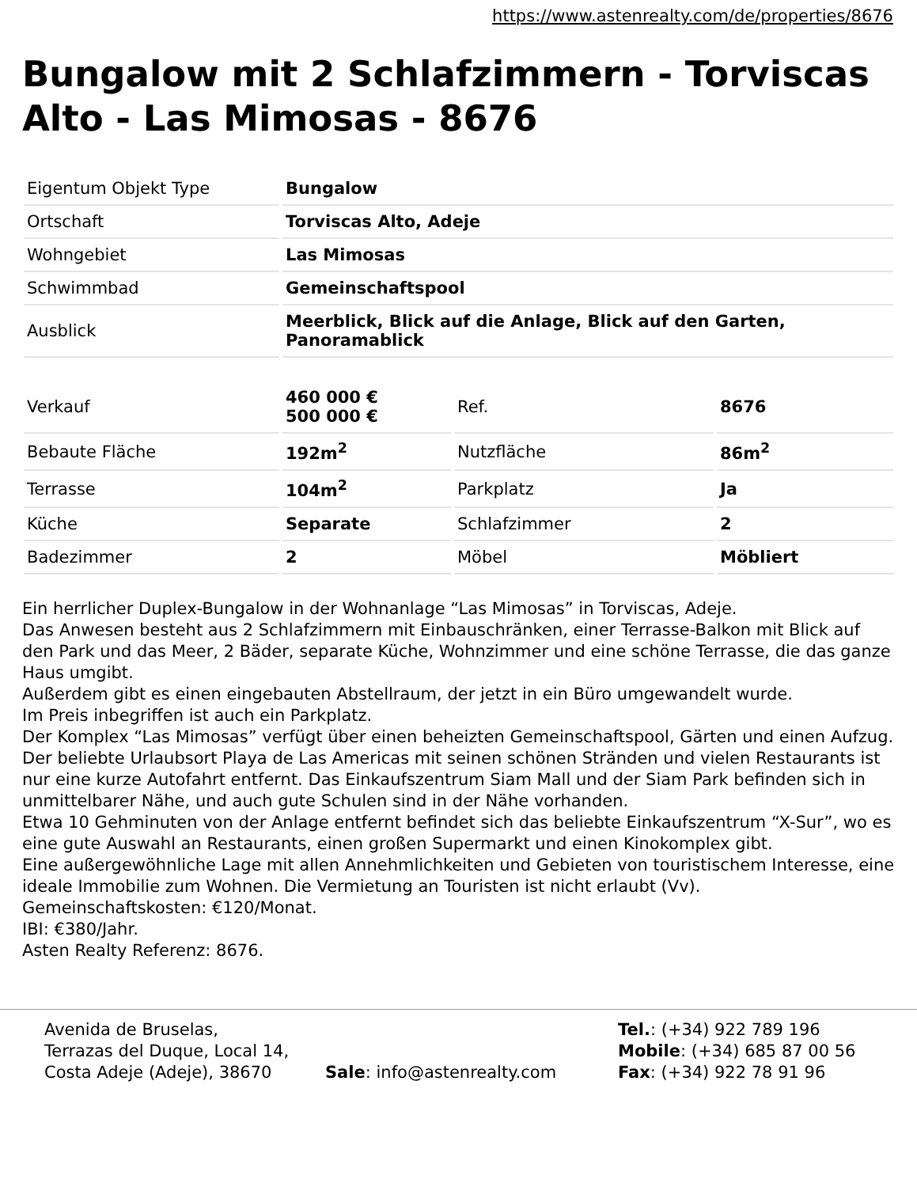https://www.astenrealty.com/de/properties/8676
Bungalow mit 2 Schlafzimmern - Torviscas Alto - Las Mimosas - 8676
| Eigentum Objekt Type | Bungalow |
| Ortschaft | Torviscas Alto, Adeje |
| Wohngebiet | Las Mimosas |
| Schwimmbad | Gemeinschaftspool |
| Ausblick | Meerblick, Blick auf die Anlage, Blick auf den Garten, Panoramablick |
| Verkauf | 460 000 € 500 000 € | Ref. | 8676 |
| Bebaute Fläche | 192m<sup>2</sup> | Nutzfläche | 86m<sup>2</sup> |
| Terrasse | 104m<sup>2</sup> | Parkplatz | Ja |
| Küche | Separate | Schlafzimmer | 2 |
| Badezimmer | 2 | Möbel | Möbliert |
Ein herrlicher Duplex-Bungalow in der Wohnanlage “Las Mimosas” in Torviscas, Adeje.
Das Anwesen besteht aus 2 Schlafzimmern mit Einbauschränken, einer Terrasse-Balkon mit Blick auf den Park und das Meer, 2 Bäder, separate Küche, Wohnzimmer und eine schöne Terrasse, die das ganze Haus umgibt.
Außerdem gibt es einen eingebauten Abstellraum, der jetzt in ein Büro umgewandelt wurde.
Im Preis inbegriffen ist auch ein Parkplatz.
Der Komplex “Las Mimosas” verfügt über einen beheizten Gemeinschaftspool, Gärten und einen Aufzug. Der beliebte Urlaubsort Playa de Las Americas mit seinen schönen Stränden und vielen Restaurants ist nur eine kurze Autofahrt entfernt. Das Einkaufszentrum Siam Mall und der Siam Park befinden sich in unmittelbarer Nähe, und auch gute Schulen sind in der Nähe vorhanden.
Etwa 10 Gehminuten von der Anlage entfernt befindet sich das beliebte Einkaufszentrum “X-Sur”, wo es eine gute Auswahl an Restaurants, einen großen Supermarkt und einen Kinokomplex gibt.
Eine außergewöhnliche Lage mit allen Annehmlichkeiten und Gebieten von touristischem Interesse, eine ideale Immobilie zum Wohnen. Die Vermietung an Touristen ist nicht erlaubt (Vv).
Gemeinschaftskosten: €120/Monat.
IBI: €380/Jahr.
Asten Realty Referenz: 8676.
Avenida de Bruselas,
Terrazas del Duque, Local 14,
Costa Adeje (Adeje), 38670
Sale: info@astenrealty.com Tel.: (+34) 922 789 196
Mobile: (+34) 685 87 00 56
Fax: (+34) 922 78 91 96